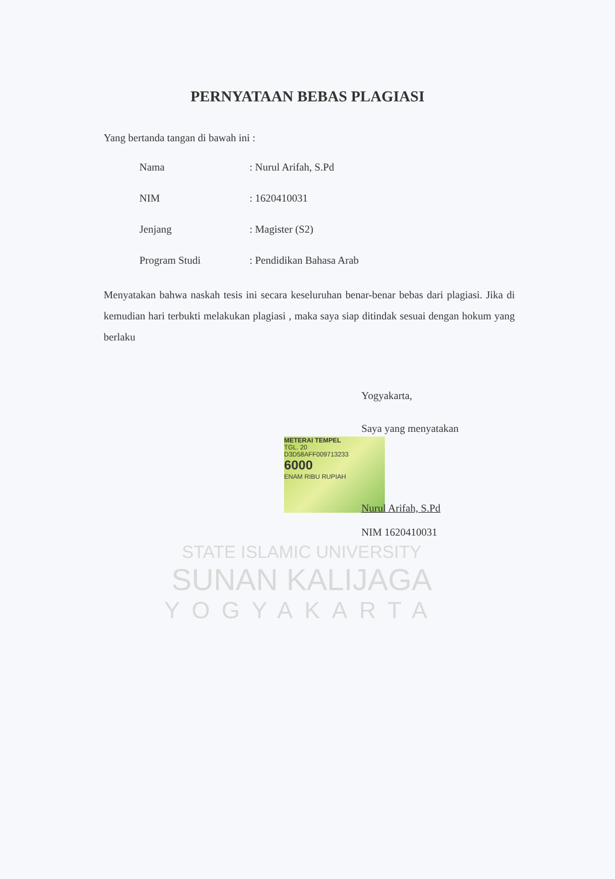PERNYATAAN BEBAS PLAGIASI
Yang bertanda tangan di bawah ini :
Nama: Nurul Arifah, S.Pd
NIM: 1620410031
Jenjang: Magister (S2)
Program Studi: Pendidikan Bahasa Arab
Menyatakan bahwa naskah tesis ini secara keseluruhan benar-benar bebas dari plagiasi. Jika di kemudian hari terbukti melakukan plagiasi , maka saya siap ditindak sesuai dengan hokum yang berlaku
METERAI TEMPEL
TGL. 20
D3D58AFF009713233
6000
ENAM RIBU RUPIAH
Yogyakarta,
Saya yang menyatakan
Nurul Arifah, S.Pd
NIM 1620410031
STATE ISLAMIC UNIVERSITY
SUNAN KALIJAGA
YOGYAKARTA